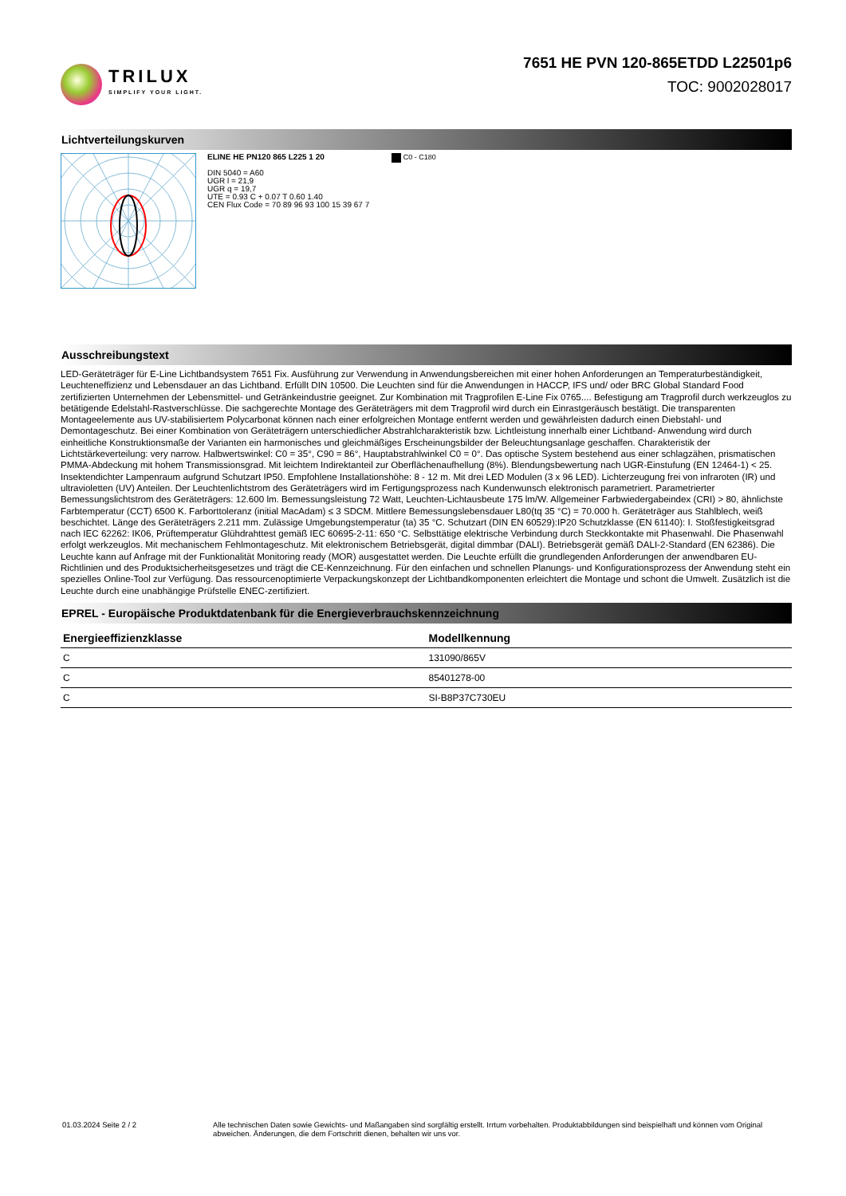TRILUX
SIMPLIFY YOUR LIGHT.
7651 HE PVN 120-865ETDD L22501p6
TOC: 9002028017
Lichtverteilungskurven
ELINE HE PN120 865 L225 1 20
DIN 5040 = A60
UGR l = 21,9
UGR q = 19,7
UTE = 0.93 C + 0.07 T 0.60 1.40
CEN Flux Code = 70 89 96 93 100 15 39 67 7
C0 - C180
Ausschreibungstext
LED-Geräteträger für E-Line Lichtbandsystem 7651 Fix. Ausführung zur Verwendung in Anwendungsbereichen mit einer hohen Anforderungen an Temperaturbeständigkeit, Leuchteneffizienz und Lebensdauer an das Lichtband. Erfüllt DIN 10500. Die Leuchten sind für die Anwendungen in HACCP, IFS und/ oder BRC Global Standard Food zertifizierten Unternehmen der Lebensmittel- und Getränkeindustrie geeignet. Zur Kombination mit Tragprofilen E-Line Fix 0765.... Befestigung am Tragprofil durch werkzeuglos zu betätigende Edelstahl-Rastverschlüsse. Die sachgerechte Montage des Geräteträgers mit dem Tragprofil wird durch ein Einrastgeräusch bestätigt. Die transparenten Montageelemente aus UV-stabilisiertem Polycarbonat können nach einer erfolgreichen Montage entfernt werden und gewährleisten dadurch einen Diebstahl- und Demontageschutz. Bei einer Kombination von Geräteträgern unterschiedlicher Abstrahlcharakteristik bzw. Lichtleistung innerhalb einer Lichtband- Anwendung wird durch einheitliche Konstruktionsmaße der Varianten ein harmonisches und gleichmäßiges Erscheinungsbilder der Beleuchtungsanlage geschaffen. Charakteristik der Lichtstärkeverteilung: very narrow. Halbwertswinkel: C0 = 35°, C90 = 86°, Hauptabstrahlwinkel C0 = 0°. Das optische System bestehend aus einer schlagzähen, prismatischen PMMA-Abdeckung mit hohem Transmissionsgrad. Mit leichtem Indirektanteil zur Oberflächenaufhellung (8%). Blendungsbewertung nach UGR-Einstufung (EN 12464-1) < 25. Insektendichter Lampenraum aufgrund Schutzart IP50. Empfohlene Installationshöhe: 8 - 12 m. Mit drei LED Modulen (3 x 96 LED). Lichterzeugung frei von infraroten (IR) und ultravioletten (UV) Anteilen. Der Leuchtenlichtstrom des Geräteträgers wird im Fertigungsprozess nach Kundenwunsch elektronisch parametriert. Parametrierter Bemessungslichtstrom des Geräteträgers: 12.600 lm. Bemessungsleistung 72 Watt, Leuchten-Lichtausbeute 175 lm/W. Allgemeiner Farbwiedergabeindex (CRI) > 80, ähnlichste Farbtemperatur (CCT) 6500 K. Farborttoleranz (initial MacAdam) ≤ 3 SDCM. Mittlere Bemessungslebensdauer L80(tq 35 °C) = 70.000 h. Geräteträger aus Stahlblech, weiß beschichtet. Länge des Geräteträgers 2.211 mm. Zulässige Umgebungstemperatur (ta) 35 °C. Schutzart (DIN EN 60529):IP20 Schutzklasse (EN 61140): I. Stoßfestigkeitsgrad nach IEC 62262: IK06, Prüftemperatur Glühdrahttest gemäß IEC 60695-2-11: 650 °C. Selbsttätige elektrische Verbindung durch Steckkontakte mit Phasenwahl. Die Phasenwahl erfolgt werkzeuglos. Mit mechanischem Fehlmontageschutz. Mit elektronischem Betriebsgerät, digital dimmbar (DALI). Betriebsgerät gemäß DALI-2-Standard (EN 62386). Die Leuchte kann auf Anfrage mit der Funktionalität Monitoring ready (MOR) ausgestattet werden. Die Leuchte erfüllt die grundlegenden Anforderungen der anwendbaren EU-Richtlinien und des Produktsicherheitsgesetzes und trägt die CE-Kennzeichnung. Für den einfachen und schnellen Planungs- und Konfigurationsprozess der Anwendung steht ein spezielles Online-Tool zur Verfügung. Das ressourcenoptimierte Verpackungskonzept der Lichtbandkomponenten erleichtert die Montage und schont die Umwelt. Zusätzlich ist die Leuchte durch eine unabhängige Prüfstelle ENEC-zertifiziert.
EPREL - Europäische Produktdatenbank für die Energieverbrauchskennzeichnung
| Energieeffizienzklasse | Modellkennung |
| --- | --- |
| C | 131090/865V |
| C | 85401278-00 |
| C | SI-B8P37C730EU |
01.03.2024 Seite 2 / 2 Alle technischen Daten sowie Gewichts- und Maßangaben sind sorgfältig erstellt. Irrtum vorbehalten. Produktabbildungen sind beispielhaft und können vom Original abweichen. Änderungen, die dem Fortschritt dienen, behalten wir uns vor.